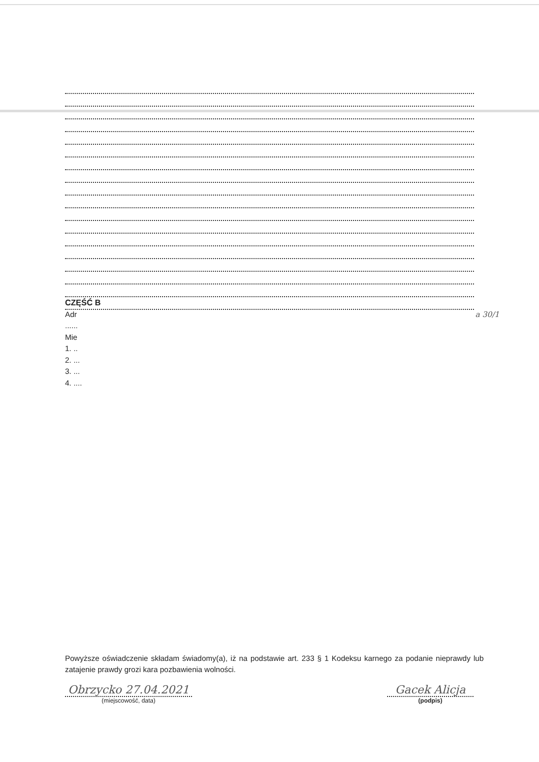CZĘŚĆ B
Adr a 30/1
......
Mie
1. ..
2. ...
3. ...
4. ....
Powyższe oświadczenie składam świadomy(a), iż na podstawie art. 233 § 1 Kodeksu karnego za podanie nieprawdy lub zatajenie prawdy grozi kara pozbawienia wolności.
Obrzycko 27.04.2021
(miejscowość, data)
Gacek Alicja
(podpis)